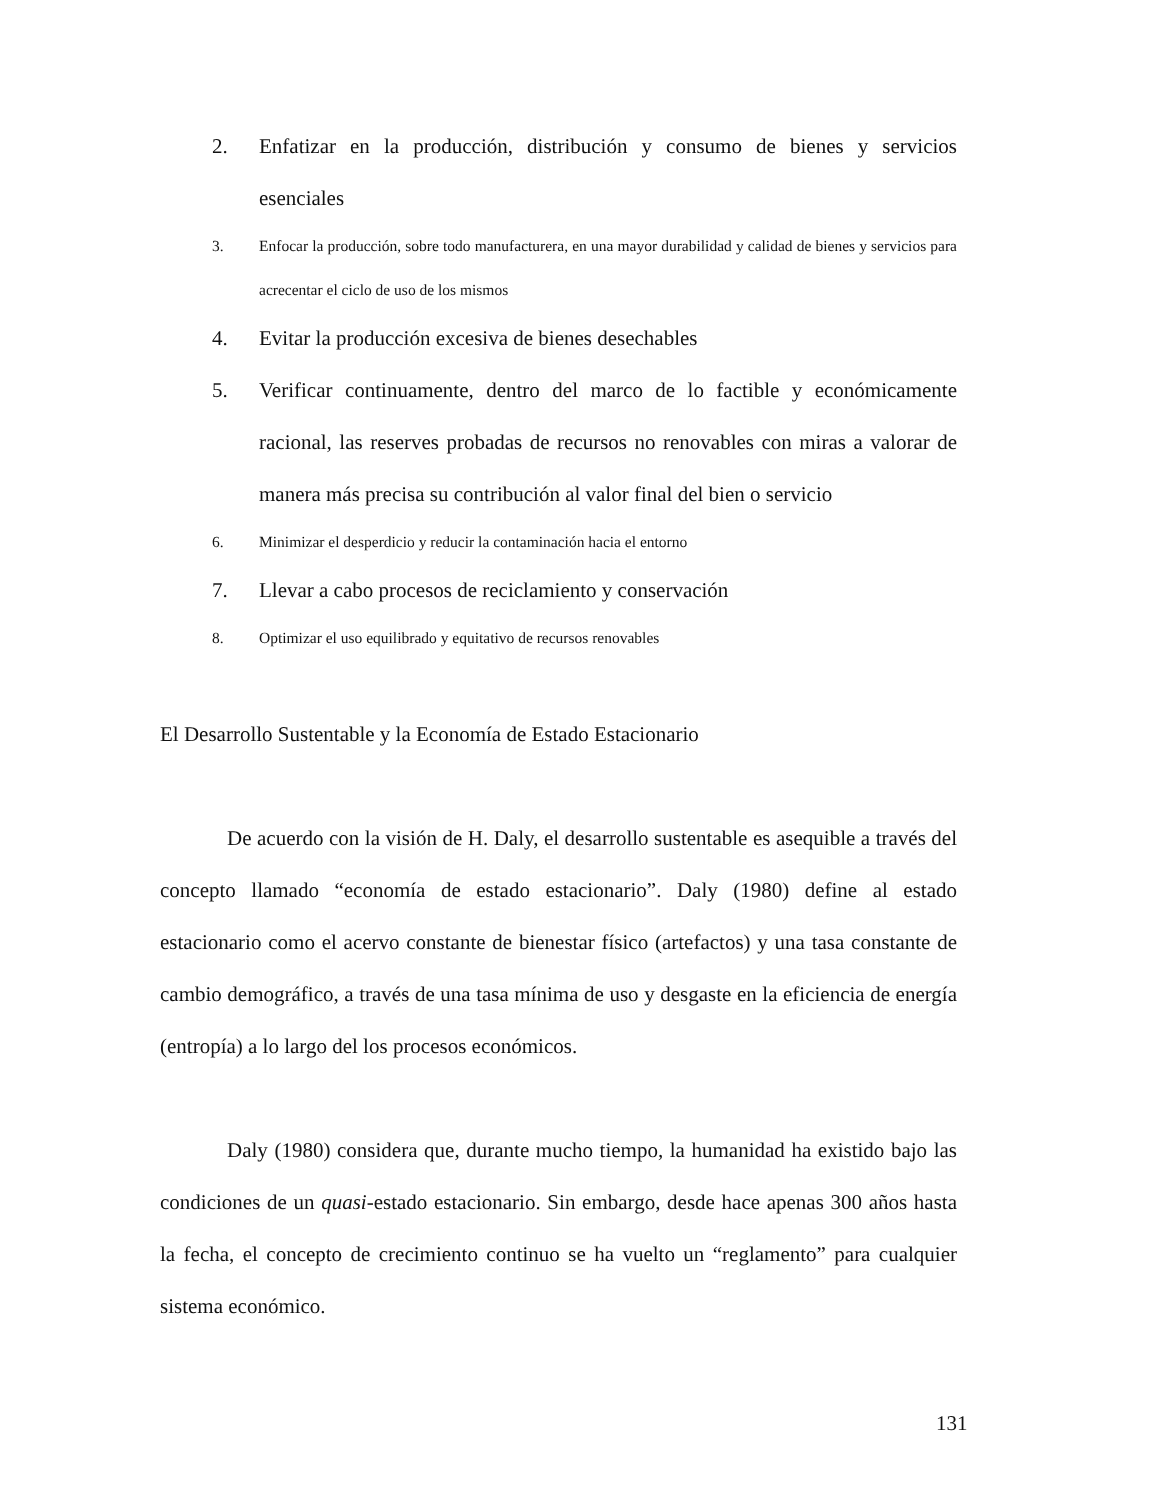2. Enfatizar en la producción, distribución y consumo de bienes y servicios esenciales
3. Enfocar la producción, sobre todo manufacturera, en una mayor durabilidad y calidad de bienes y servicios para acrecentar el ciclo de uso de los mismos
4. Evitar la producción excesiva de bienes desechables
5. Verificar continuamente, dentro del marco de lo factible y económicamente racional, las reserves probadas de recursos no renovables con miras a valorar de manera más precisa su contribución al valor final del bien o servicio
6. Minimizar el desperdicio y reducir la contaminación hacia el entorno
7. Llevar a cabo procesos de reciclamiento y conservación
8. Optimizar el uso equilibrado y equitativo de recursos renovables
El Desarrollo Sustentable y la Economía de Estado Estacionario
De acuerdo con la visión de H. Daly, el desarrollo sustentable es asequible a través del concepto llamado “economía de estado estacionario”. Daly (1980) define al estado estacionario como el acervo constante de bienestar físico (artefactos) y una tasa constante de cambio demográfico, a través de una tasa mínima de uso y desgaste en la eficiencia de energía (entropía) a lo largo del los procesos económicos.
Daly (1980) considera que, durante mucho tiempo, la humanidad ha existido bajo las condiciones de un quasi-estado estacionario. Sin embargo, desde hace apenas 300 años hasta la fecha, el concepto de crecimiento continuo se ha vuelto un “reglamento” para cualquier sistema económico.
131